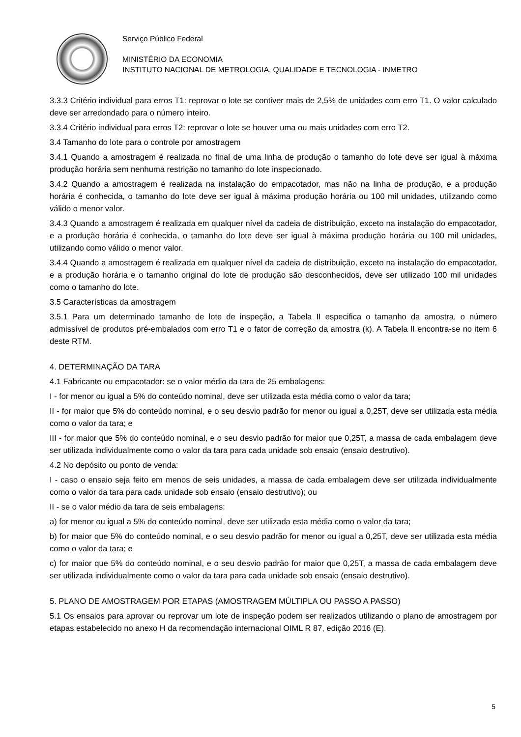Serviço Público Federal
MINISTÉRIO DA ECONOMIA
INSTITUTO NACIONAL DE METROLOGIA, QUALIDADE E TECNOLOGIA - INMETRO
3.3.3 Critério individual para erros T1: reprovar o lote se contiver mais de 2,5% de unidades com erro T1. O valor calculado deve ser arredondado para o número inteiro.
3.3.4 Critério individual para erros T2: reprovar o lote se houver uma ou mais unidades com erro T2.
3.4 Tamanho do lote para o controle por amostragem
3.4.1 Quando a amostragem é realizada no final de uma linha de produção o tamanho do lote deve ser igual à máxima produção horária sem nenhuma restrição no tamanho do lote inspecionado.
3.4.2 Quando a amostragem é realizada na instalação do empacotador, mas não na linha de produção, e a produção horária é conhecida, o tamanho do lote deve ser igual à máxima produção horária ou 100 mil unidades, utilizando como válido o menor valor.
3.4.3 Quando a amostragem é realizada em qualquer nível da cadeia de distribuição, exceto na instalação do empacotador, e a produção horária é conhecida, o tamanho do lote deve ser igual à máxima produção horária ou 100 mil unidades, utilizando como válido o menor valor.
3.4.4 Quando a amostragem é realizada em qualquer nível da cadeia de distribuição, exceto na instalação do empacotador, e a produção horária e o tamanho original do lote de produção são desconhecidos, deve ser utilizado 100 mil unidades como o tamanho do lote.
3.5 Características da amostragem
3.5.1 Para um determinado tamanho de lote de inspeção, a Tabela II especifica o tamanho da amostra, o número admissível de produtos pré-embalados com erro T1 e o fator de correção da amostra (k). A Tabela II encontra-se no item 6 deste RTM.
4. DETERMINAÇÃO DA TARA
4.1 Fabricante ou empacotador: se o valor médio da tara de 25 embalagens:
I - for menor ou igual a 5% do conteúdo nominal, deve ser utilizada esta média como o valor da tara;
II - for maior que 5% do conteúdo nominal, e o seu desvio padrão for menor ou igual a 0,25T, deve ser utilizada esta média como o valor da tara; e
III - for maior que 5% do conteúdo nominal, e o seu desvio padrão for maior que 0,25T, a massa de cada embalagem deve ser utilizada individualmente como o valor da tara para cada unidade sob ensaio (ensaio destrutivo).
4.2 No depósito ou ponto de venda:
I - caso o ensaio seja feito em menos de seis unidades, a massa de cada embalagem deve ser utilizada individualmente como o valor da tara para cada unidade sob ensaio (ensaio destrutivo); ou
II - se o valor médio da tara de seis embalagens:
a) for menor ou igual a 5% do conteúdo nominal, deve ser utilizada esta média como o valor da tara;
b) for maior que 5% do conteúdo nominal, e o seu desvio padrão for menor ou igual a 0,25T, deve ser utilizada esta média como o valor da tara; e
c) for maior que 5% do conteúdo nominal, e o seu desvio padrão for maior que 0,25T, a massa de cada embalagem deve ser utilizada individualmente como o valor da tara para cada unidade sob ensaio (ensaio destrutivo).
5. PLANO DE AMOSTRAGEM POR ETAPAS (AMOSTRAGEM MÚLTIPLA OU PASSO A PASSO)
5.1 Os ensaios para aprovar ou reprovar um lote de inspeção podem ser realizados utilizando o plano de amostragem por etapas estabelecido no anexo H da recomendação internacional OIML R 87, edição 2016 (E).
5